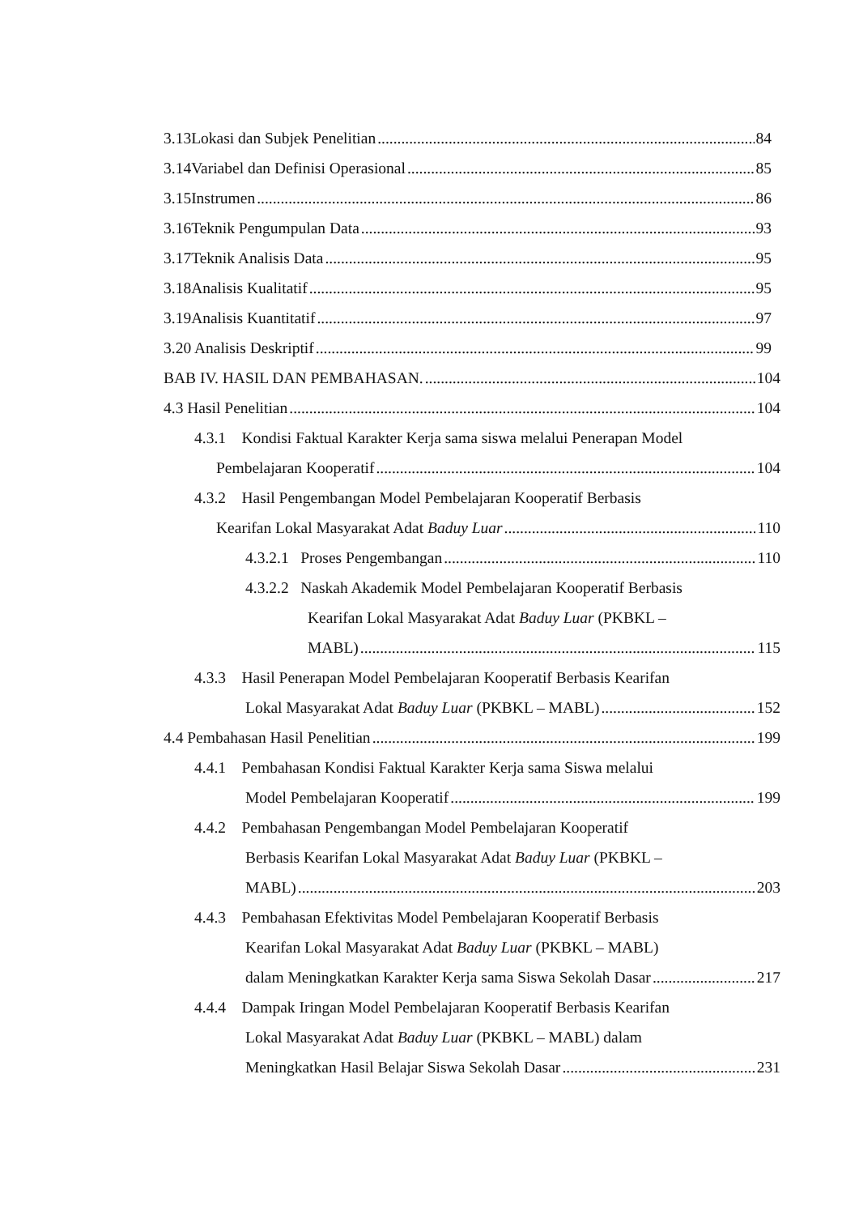3.13Lokasi dan Subjek Penelitian 84
3.14Variabel dan Definisi Operasional 85
3.15Instrumen 86
3.16Teknik Pengumpulan Data 93
3.17Teknik Analisis Data 95
3.18Analisis Kualitatif 95
3.19Analisis Kuantitatif 97
3.20 Analisis Deskriptif 99
BAB IV. HASIL DAN PEMBAHASAN. 104
4.3 Hasil Penelitian 104
4.3.1 Kondisi Faktual Karakter Kerja sama siswa melalui Penerapan Model
Pembelajaran Kooperatif 104
4.3.2 Hasil Pengembangan Model Pembelajaran Kooperatif Berbasis
Kearifan Lokal Masyarakat Adat Baduy Luar 110
4.3.2.1 Proses Pengembangan 110
4.3.2.2 Naskah Akademik Model Pembelajaran Kooperatif Berbasis
Kearifan Lokal Masyarakat Adat Baduy Luar (PKBKL –
MABL) 115
4.3.3 Hasil Penerapan Model Pembelajaran Kooperatif Berbasis Kearifan
Lokal Masyarakat Adat Baduy Luar (PKBKL – MABL) 152
4.4 Pembahasan Hasil Penelitian 199
4.4.1 Pembahasan Kondisi Faktual Karakter Kerja sama Siswa melalui
Model Pembelajaran Kooperatif 199
4.4.2 Pembahasan Pengembangan Model Pembelajaran Kooperatif
Berbasis Kearifan Lokal Masyarakat Adat Baduy Luar (PKBKL –
MABL) 203
4.4.3 Pembahasan Efektivitas Model Pembelajaran Kooperatif Berbasis
Kearifan Lokal Masyarakat Adat Baduy Luar (PKBKL – MABL)
dalam Meningkatkan Karakter Kerja sama Siswa Sekolah Dasar 217
4.4.4 Dampak Iringan Model Pembelajaran Kooperatif Berbasis Kearifan
Lokal Masyarakat Adat Baduy Luar (PKBKL – MABL) dalam
Meningkatkan Hasil Belajar Siswa Sekolah Dasar 231